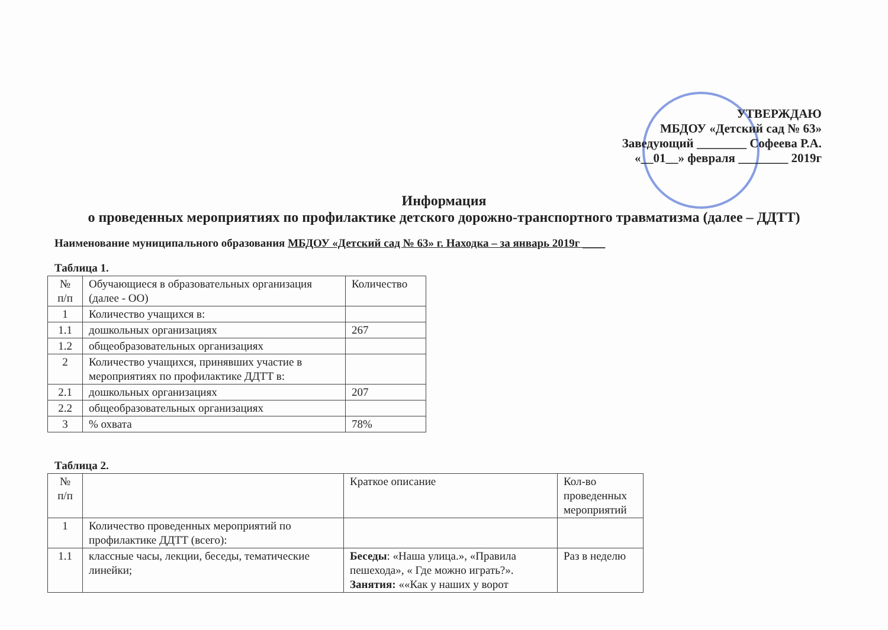УТВЕРЖДАЮ
МБДОУ «Детский сад № 63»
Заведующий ________ Софеева Р.А.
«__01__» февраля ________ 2019г
Информация
о проведенных мероприятиях по профилактике детского дорожно-транспортного травматизма (далее – ДДТТ)
Наименование муниципального образования МБДОУ «Детский сад № 63» г. Находка – за январь 2019г ____
Таблица 1.
| № п/п | Обучающиеся в образовательных организация (далее - ОО) | Количество |
| 1 | Количество учащихся в: | |
| 1.1 | дошкольных организациях | 267 |
| 1.2 | общеобразовательных организациях | |
| 2 | Количество учащихся, принявших участие в мероприятиях по профилактике ДДТТ в: | |
| 2.1 | дошкольных организациях | 207 |
| 2.2 | общеобразовательных организациях | |
| 3 | % охвата | 78% |
Таблица 2.
| № п/п | | Краткое описание | Кол-во проведенных мероприятий |
| 1 | Количество проведенных мероприятий по профилактике ДДТТ (всего): | | |
| 1.1 | классные часы, лекции, беседы, тематические линейки; | Беседы : «Наша улица.», «Правила пешехода», « Где можно играть?». Занятия: ««Как у наших у ворот | Раз в неделю |